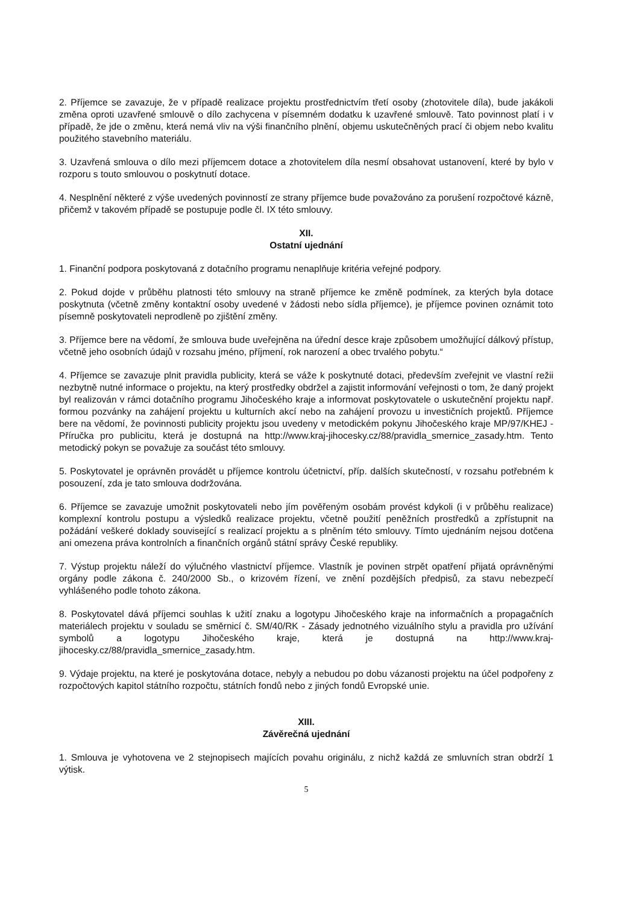2. Příjemce se zavazuje, že v případě realizace projektu prostřednictvím třetí osoby (zhotovitele díla), bude jakákoli změna oproti uzavřené smlouvě o dílo zachycena v písemném dodatku k uzavřené smlouvě. Tato povinnost platí i v případě, že jde o změnu, která nemá vliv na výši finančního plnění, objemu uskutečněných prací či objem nebo kvalitu použitého stavebního materiálu.
3. Uzavřená smlouva o dílo mezi příjemcem dotace a zhotovitelem díla nesmí obsahovat ustanovení, které by bylo v rozporu s touto smlouvou o poskytnutí dotace.
4. Nesplnění některé z výše uvedených povinností ze strany příjemce bude považováno za porušení rozpočtové kázně, přičemž v takovém případě se postupuje podle čl. IX této smlouvy.
XII.
Ostatní ujednání
1. Finanční podpora poskytovaná z dotačního programu nenaplňuje kritéria veřejné podpory.
2. Pokud dojde v průběhu platnosti této smlouvy na straně příjemce ke změně podmínek, za kterých byla dotace poskytnuta (včetně změny kontaktní osoby uvedené v žádosti nebo sídla příjemce), je příjemce povinen oznámit toto písemně poskytovateli neprodleně po zjištění změny.
3. Příjemce bere na vědomí, že smlouva bude uveřejněna na úřední desce kraje způsobem umožňující dálkový přístup, včetně jeho osobních údajů v rozsahu jméno, příjmení, rok narození a obec trvalého pobytu.“
4. Příjemce se zavazuje plnit pravidla publicity, která se váže k poskytnuté dotaci, především zveřejnit ve vlastní režii nezbytně nutné informace o projektu, na který prostředky obdržel a zajistit informování veřejnosti o tom, že daný projekt byl realizován v rámci dotačního programu Jihočeského kraje a informovat poskytovatele o uskutečnění projektu např. formou pozvánky na zahájení projektu u kulturních akcí nebo na zahájení provozu u investičních projektů. Příjemce bere na vědomí, že povinnosti publicity projektu jsou uvedeny v metodickém pokynu Jihočeského kraje MP/97/KHEJ - Příručka pro publicitu, která je dostupná na http://www.kraj-jihocesky.cz/88/pravidla_smernice_zasady.htm. Tento metodický pokyn se považuje za součást této smlouvy.
5. Poskytovatel je oprávněn provádět u příjemce kontrolu účetnictví, příp. dalších skutečností, v rozsahu potřebném k posouzení, zda je tato smlouva dodržována.
6. Příjemce se zavazuje umožnit poskytovateli nebo jím pověřeným osobám provést kdykoli (i v průběhu realizace) komplexní kontrolu postupu a výsledků realizace projektu, včetně použití peněžních prostředků a zpřístupnit na požádání veškeré doklady související s realizací projektu a s plněním této smlouvy. Tímto ujednáním nejsou dotčena ani omezena práva kontrolních a finančních orgánů státní správy České republiky.
7. Výstup projektu náleží do výlučného vlastnictví příjemce. Vlastník je povinen strpět opatření přijatá oprávněnými orgány podle zákona č. 240/2000 Sb., o krizovém řízení, ve znění pozdějších předpisů, za stavu nebezpečí vyhlášeného podle tohoto zákona.
8. Poskytovatel dává příjemci souhlas k užití znaku a logotypu Jihočeského kraje na informačních a propagačních materiálech projektu v souladu se směrnicí č. SM/40/RK - Zásady jednotného vizuálního stylu a pravidla pro užívání symbolů a logotypu Jihočeského kraje, která je dostupná na http://www.kraj-jihocesky.cz/88/pravidla_smernice_zasady.htm.
9. Výdaje projektu, na které je poskytována dotace, nebyly a nebudou po dobu vázanosti projektu na účel podpořeny z rozpočtových kapitol státního rozpočtu, státních fondů nebo z jiných fondů Evropské unie.
XIII.
Závěrečná ujednání
1. Smlouva je vyhotovena ve 2 stejnopisech majících povahu originálu, z nichž každá ze smluvních stran obdrží 1 výtisk.
5